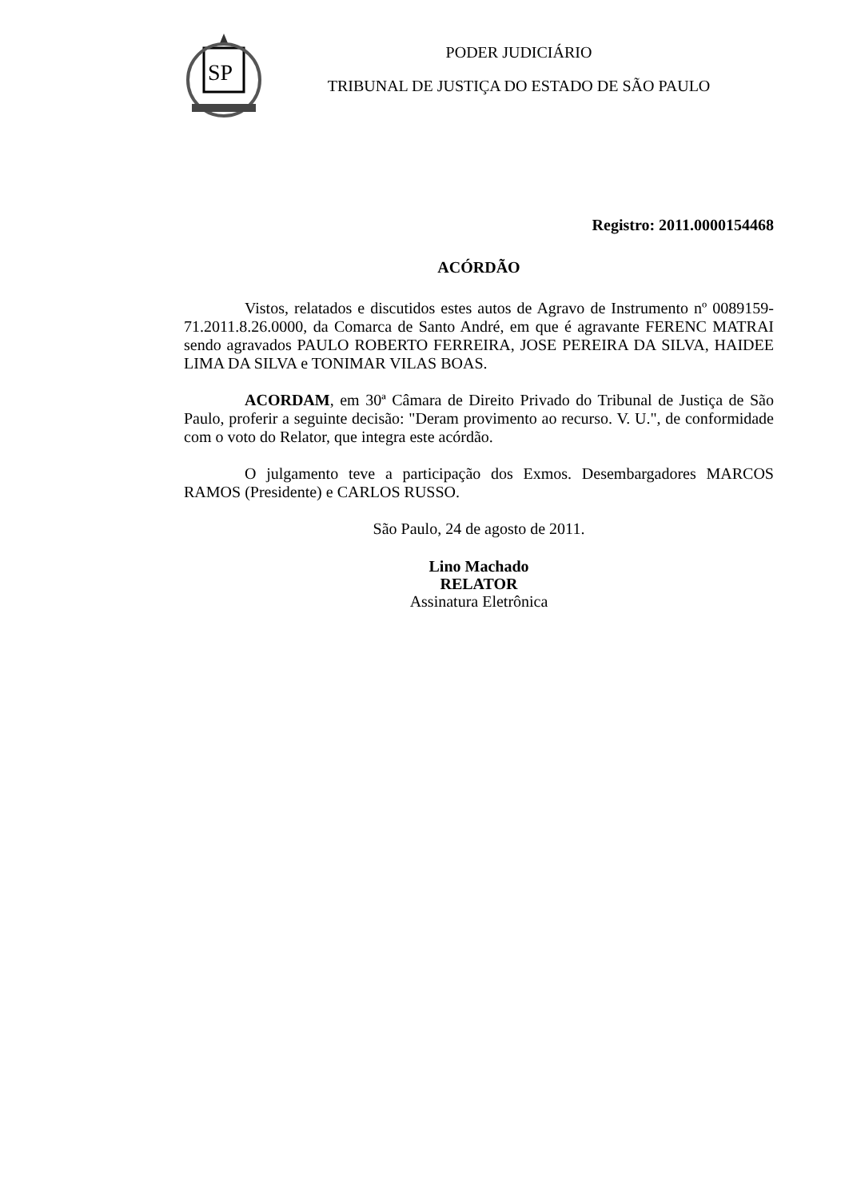SP
PODER JUDICIÁRIO
TRIBUNAL DE JUSTIÇA DO ESTADO DE SÃO PAULO
Registro: 2011.0000154468
ACÓRDÃO
Vistos, relatados e discutidos estes autos de Agravo de Instrumento nº 0089159-71.2011.8.26.0000, da Comarca de Santo André, em que é agravante FERENC MATRAI sendo agravados PAULO ROBERTO FERREIRA, JOSE PEREIRA DA SILVA, HAIDEE LIMA DA SILVA e TONIMAR VILAS BOAS.
ACORDAM, em 30ª Câmara de Direito Privado do Tribunal de Justiça de São Paulo, proferir a seguinte decisão: "Deram provimento ao recurso. V. U.", de conformidade com o voto do Relator, que integra este acórdão.
O julgamento teve a participação dos Exmos. Desembargadores MARCOS RAMOS (Presidente) e CARLOS RUSSO.
São Paulo, 24 de agosto de 2011.
Lino Machado
RELATOR
Assinatura Eletrônica